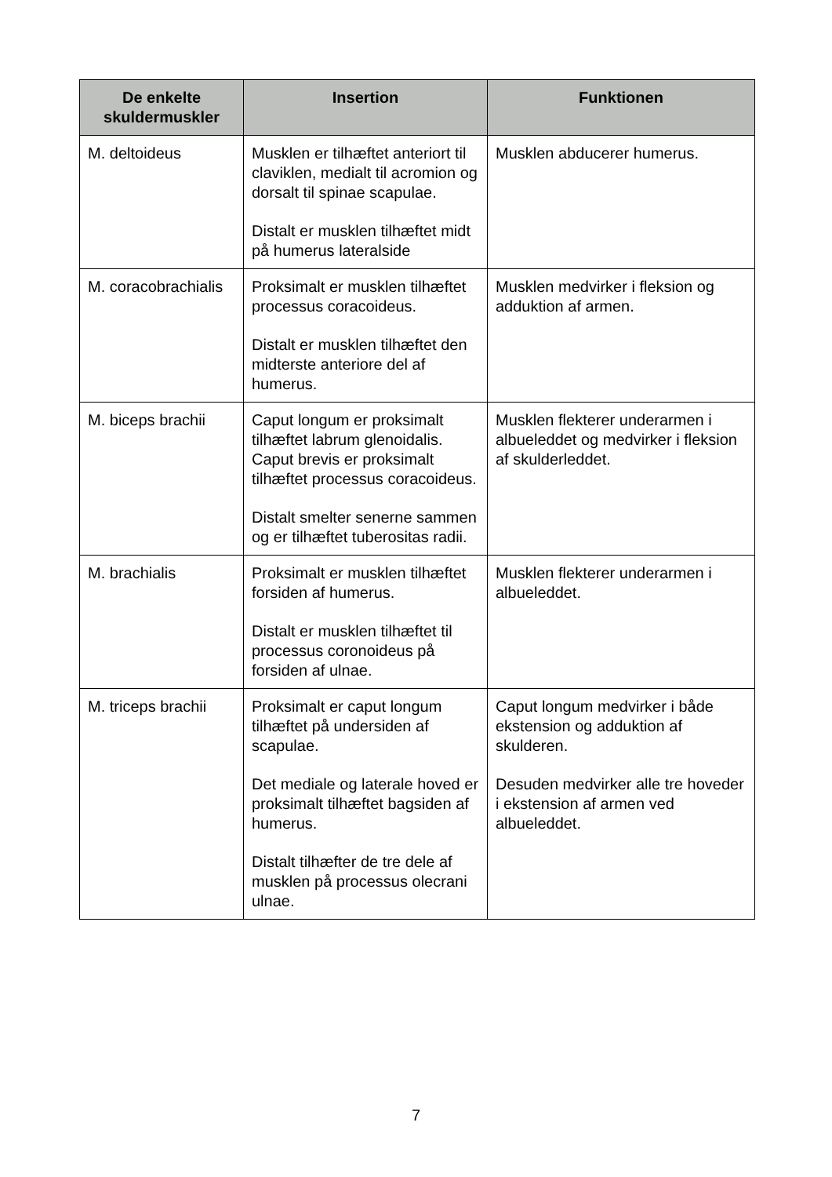| De enkelte skuldermuskler | Insertion | Funktionen |
| --- | --- | --- |
| M. deltoideus | Musklen er tilhæftet anteriort til claviklen, medialt til acromion og dorsalt til spinae scapulae. Distalt er musklen tilhæftet midt på humerus lateralside | Musklen abducerer humerus. |
| M. coracobrachialis | Proksimalt er musklen tilhæftet processus coracoideus. Distalt er musklen tilhæftet den midterste anteriore del af humerus. | Musklen medvirker i fleksion og adduktion af armen. |
| M. biceps brachii | Caput longum er proksimalt tilhæftet labrum glenoidalis. Caput brevis er proksimalt tilhæftet processus coracoideus. Distalt smelter senerne sammen og er tilhæftet tuberositas radii. | Musklen flekterer underarmen i albueleddet og medvirker i fleksion af skulderleddet. |
| M. brachialis | Proksimalt er musklen tilhæftet forsiden af humerus. Distalt er musklen tilhæftet til processus coronoideus på forsiden af ulnae. | Musklen flekterer underarmen i albueleddet. |
| M. triceps brachii | Proksimalt er caput longum tilhæftet på undersiden af scapulae. Det mediale og laterale hoved er proksimalt tilhæftet bagsiden af humerus. Distalt tilhæfter de tre dele af musklen på processus olecrani ulnae. | Caput longum medvirker i både ekstension og adduktion af skulderen. Desuden medvirker alle tre hoveder i ekstension af armen ved albueleddet. |
7